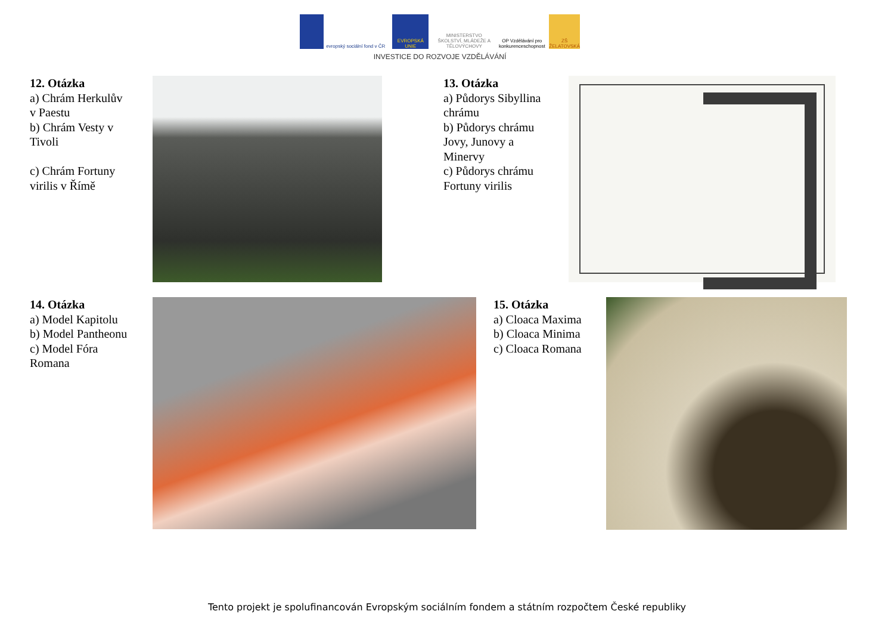evropský sociální fond v ČR
EVROPSKÁ UNIE MINISTERSTVO ŠKOLSTVÍ, MLÁDEŽE A TĚLOVÝCHOVY
OP Vzdělávání pro konkurenceschopnost
ZŠ ŽELATOVSKÁ
INVESTICE DO ROZVOJE VZDĚLÁVÁNÍ
12. Otázka
a) Chrám Herkulův
v Paestu
b) Chrám Vesty v
Tivoli
c) Chrám Fortuny
virilis v Římě
13. Otázka
a) Půdorys Sibyllina
chrámu
b) Půdorys chrámu
Jovy, Junovy a
Minervy
c) Půdorys chrámu
Fortuny virilis
14. Otázka
a) Model Kapitolu
b) Model Pantheonu
c) Model Fóra
Romana
15. Otázka
a) Cloaca Maxima
b) Cloaca Minima
c) Cloaca Romana
Tento projekt je spolufinancován Evropským sociálním fondem a státním rozpočtem České republiky